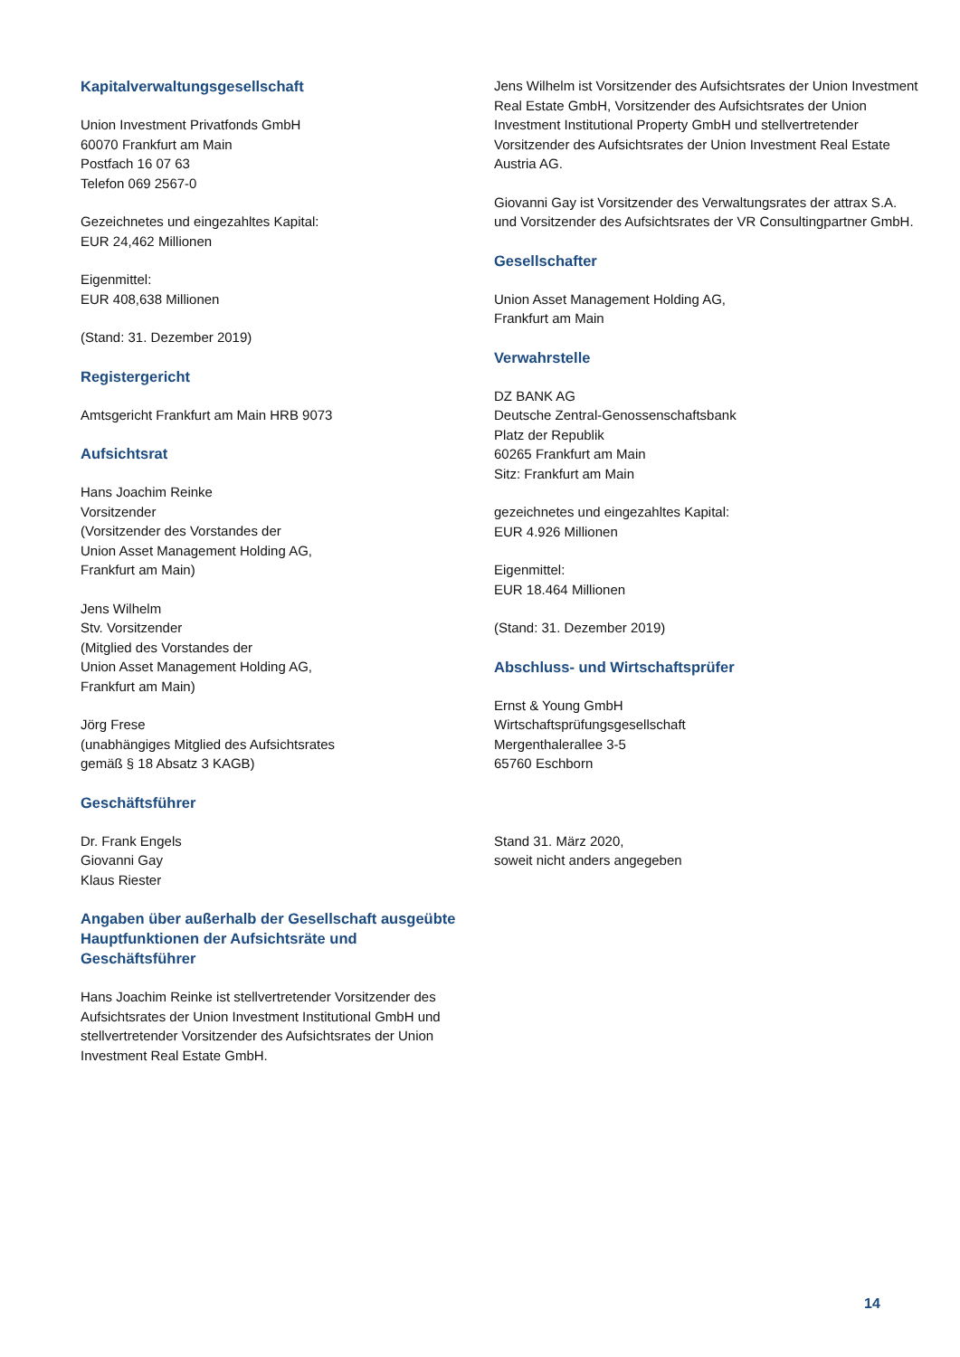Kapitalverwaltungsgesellschaft
Union Investment Privatfonds GmbH
60070 Frankfurt am Main
Postfach 16 07 63
Telefon 069 2567-0
Gezeichnetes und eingezahltes Kapital:
EUR 24,462 Millionen
Eigenmittel:
EUR 408,638 Millionen
(Stand: 31. Dezember 2019)
Registergericht
Amtsgericht Frankfurt am Main HRB 9073
Aufsichtsrat
Hans Joachim Reinke
Vorsitzender
(Vorsitzender des Vorstandes der
Union Asset Management Holding AG,
Frankfurt am Main)
Jens Wilhelm
Stv. Vorsitzender
(Mitglied des Vorstandes der
Union Asset Management Holding AG,
Frankfurt am Main)
Jörg Frese
(unabhängiges Mitglied des Aufsichtsrates
gemäß § 18 Absatz 3 KAGB)
Geschäftsführer
Dr. Frank Engels
Giovanni Gay
Klaus Riester
Angaben über außerhalb der Gesellschaft ausgeübte Hauptfunktionen der Aufsichtsräte und Geschäftsführer
Hans Joachim Reinke ist stellvertretender Vorsitzender des Aufsichtsrates der Union Investment Institutional GmbH und stellvertretender Vorsitzender des Aufsichtsrates der Union Investment Real Estate GmbH.
Jens Wilhelm ist Vorsitzender des Aufsichtsrates der Union Investment Real Estate GmbH, Vorsitzender des Aufsichtsrates der Union Investment Institutional Property GmbH und stellvertretender Vorsitzender des Aufsichtsrates der Union Investment Real Estate Austria AG.
Giovanni Gay ist Vorsitzender des Verwaltungsrates der attrax S.A. und Vorsitzender des Aufsichtsrates der VR Consultingpartner GmbH.
Gesellschafter
Union Asset Management Holding AG,
Frankfurt am Main
Verwahrstelle
DZ BANK AG
Deutsche Zentral-Genossenschaftsbank
Platz der Republik
60265 Frankfurt am Main
Sitz: Frankfurt am Main
gezeichnetes und eingezahltes Kapital:
EUR 4.926 Millionen
Eigenmittel:
EUR 18.464 Millionen
(Stand: 31. Dezember 2019)
Abschluss- und Wirtschaftsprüfer
Ernst & Young GmbH
Wirtschaftsprüfungsgesellschaft
Mergenthalerallee 3-5
65760 Eschborn
Stand 31. März 2020,
soweit nicht anders angegeben
14